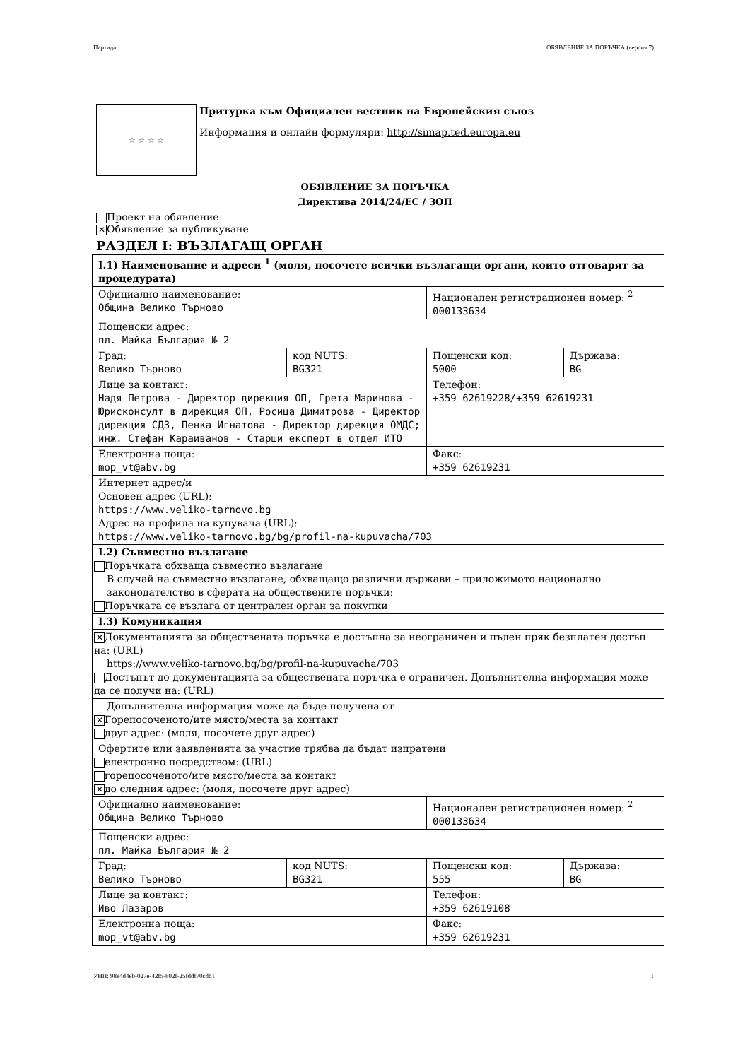Партида: ОБЯВЛЕНИЕ ЗА ПОРЪЧКА (версия 7)
☆ ☆ ☆ ☆
Притурка към Официален вестник на Европейския съюз
Информация и онлайн формуляри: http://simap.ted.europa.eu
ОБЯВЛЕНИЕ ЗА ПОРЪЧКА
Директива 2014/24/ЕС / ЗОП
Проект на обявление
✕ Обявление за публикуване
РАЗДЕЛ I: ВЪЗЛАГАЩ ОРГАН
| I.1) Наименование и адреси <sup>1</sup> (моля, посочете всички възлагащи органи, които отговарят за процедурата) | | | |
| Официално наименование: Община Велико Търново | | Национален регистрационен номер: <sup>2</sup> 000133634 | |
| Пощенски адрес: пл. Майка България № 2 | | | |
| Град: Велико Търново | код NUTS: BG321 | Пощенски код: 5000 | Държава: BG |
| Лице за контакт: Надя Петрова - Директор дирекция ОП, Грета Маринова - Юрисконсулт в дирекция ОП, Росица Димитрова - Директор дирекция СДЗ, Пенка Игнатова - Директор дирекция ОМДС; инж. Стефан Караиванов - Старши експерт в отдел ИТО | | Телефон: +359 62619228/+359 62619231 | |
| Електронна поща: mop_vt@abv.bg | | Факс: +359 62619231 | |
| Интернет адрес/и Основен адрес (URL): https://www.veliko-tarnovo.bg Адрес на профила на купувача (URL): https://www.veliko-tarnovo.bg/bg/profil-na-kupuvacha/703 | | | |
| I.2) Съвместно възлагане Поръчката обхваща съвместно възлагане В случай на съвместно възлагане, обхващащо различни държави – приложимото национално законодателство в сферата на обществените поръчки: Поръчката се възлага от централен орган за покупки | | | |
| I.3) Комуникация | | | |
| ✕ Документацията за обществената поръчка е достъпна за неограничен и пълен пряк безплатен достъп на: (URL) https://www.veliko-tarnovo.bg/bg/profil-na-kupuvacha/703 Достъпът до документацията за обществената поръчка е ограничен. Допълнителна информация може да се получи на: (URL) | | | |
| Допълнителна информация може да бъде получена от ✕ Горепосоченото/ите място/места за контакт друг адрес: (моля, посочете друг адрес) | | | |
| Офертите или заявленията за участие трябва да бъдат изпратени електронно посредством: (URL) горепосоченото/ите място/места за контакт ✕ до следния адрес: (моля, посочете друг адрес) | | | |
| Официално наименование: Община Велико Търново | | Национален регистрационен номер: <sup>2</sup> 000133634 | |
| Пощенски адрес: пл. Майка България № 2 | | | |
| Град: Велико Търново | код NUTS: BG321 | Пощенски код: 555 | Държава: BG |
| Лице за контакт: Иво Лазаров | | Телефон: +359 62619108 | |
| Електронна поща: mop_vt@abv.bg | | Факс: +359 62619231 | |
УНП: 98e4d4eb-027e-42f5-802f-25fddf70cdb1 1